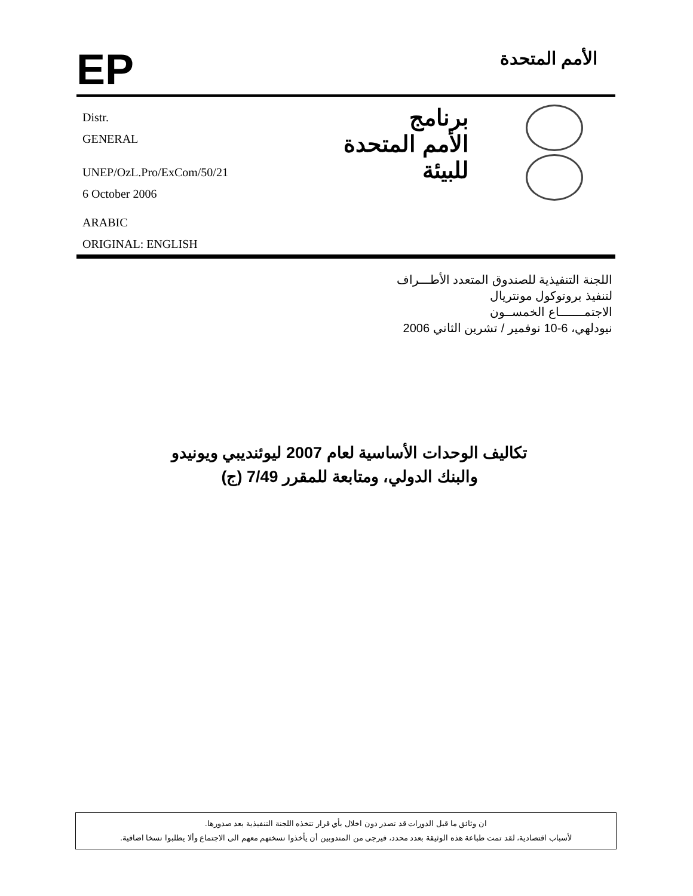EP
الأمم المتحدة
Distr.
GENERAL
UNEP/OzL.Pro/ExCom/50/21
6 October 2006
ARABIC
ORIGINAL: ENGLISH
برنامج
الأمم المتحدة
للبيئة
اللجنة التنفيذية للصندوق المتعدد الأطـــراف
لتنفيذ بروتوكول مونتريال
الاجتمـــــــاع الخمســون
نيودلهي، 6-10 نوفمير / تشرين الثاني 2006
تكاليف الوحدات الأساسية لعام 2007 ليوئنديبي ويونيدو
والبنك الدولي، ومتابعة للمقرر 7/49 (ج)
ان وثائق ما قبل الدورات قد تصدر دون اخلال بأي قرار تتخذه اللجنة التنفيذية بعد صدورها.
لأسباب اقتصادية، لقد تمت طباعة هذه الوثيقة بعدد محدد، فيرجى من المندوبين أن يأخذوا نسختهم معهم الى الاجتماع وألا يطلبوا نسخا اضافية.